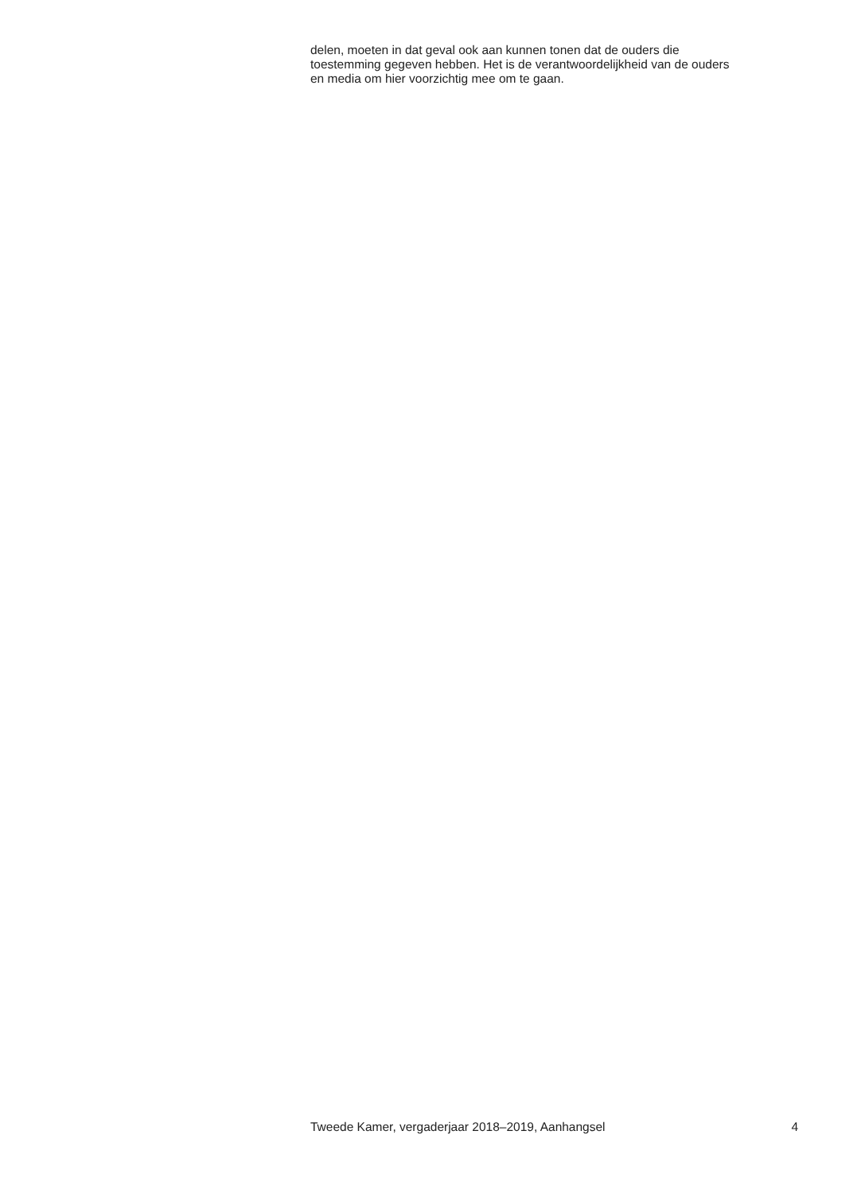delen, moeten in dat geval ook aan kunnen tonen dat de ouders die
toestemming gegeven hebben. Het is de verantwoordelijkheid van de ouders
en media om hier voorzichtig mee om te gaan.
Tweede Kamer, vergaderjaar 2018–2019, Aanhangsel 4